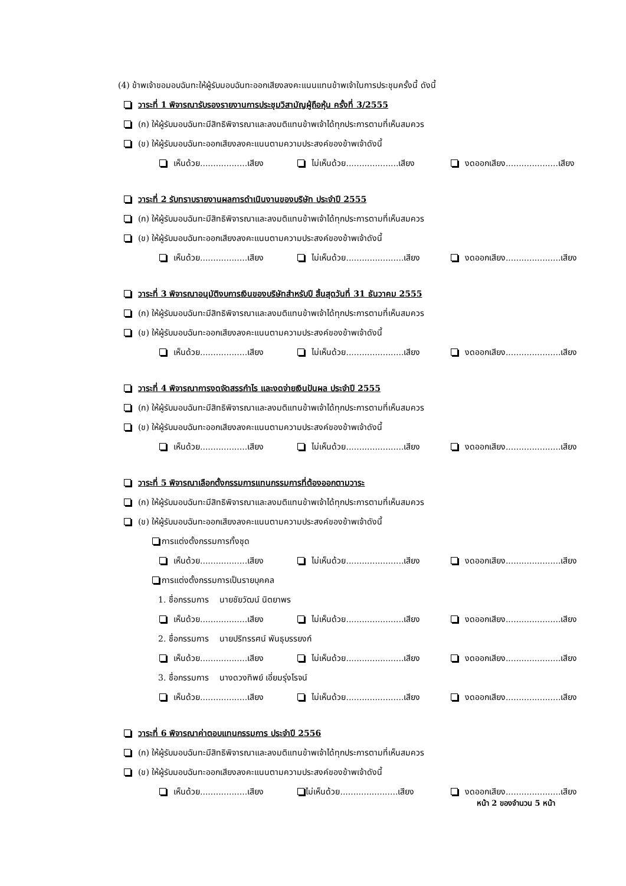(4) ข้าพเจ้าขอมอบฉันทะให้ผู้รับมอบฉันทะออกเสียงลงคะแนนแทนข้าพเจ้าในการประชุมครั้งนี้ ดังนี้
วาระที่ 1 พิจารณารับรองรายงานการประชุมวิสามัญผู้ถือหุ้น ครั้งที่ 3/2555
(ก) ให้ผู้รับมอบฉันทะมีสิทธิพิจารณาและลงมติแทนข้าพเจ้าได้ทุกประการตามที่เห็นสมควร
(ข) ให้ผู้รับมอบฉันทะออกเสียงลงคะแนนตามความประสงค์ของข้าพเจ้าดังนี้
เห็นด้วย..................เสียง ไม่เห็นด้วย....................เสียง งดออกเสียง....................เสียง
วาระที่ 2 รับทราบรายงานผลการดำเนินงานของบริษัท ประจำปี 2555
(ก) ให้ผู้รับมอบฉันทะมีสิทธิพิจารณาและลงมติแทนข้าพเจ้าได้ทุกประการตามที่เห็นสมควร
(ข) ให้ผู้รับมอบฉันทะออกเสียงลงคะแนนตามความประสงค์ของข้าพเจ้าดังนี้
เห็นด้วย..................เสียง ไม่เห็นด้วย......................เสียง งดออกเสียง.....................เสียง
วาระที่ 3 พิจารณาอนุมัติงบการเงินของบริษัทสำหรับปี สิ้นสุดวันที่ 31 ธันวาคม 2555
(ก) ให้ผู้รับมอบฉันทะมีสิทธิพิจารณาและลงมติแทนข้าพเจ้าได้ทุกประการตามที่เห็นสมควร
(ข) ให้ผู้รับมอบฉันทะออกเสียงลงคะแนนตามความประสงค์ของข้าพเจ้าดังนี้
เห็นด้วย..................เสียง ไม่เห็นด้วย......................เสียง งดออกเสียง.....................เสียง
วาระที่ 4 พิจารณาการงดจัดสรรกำไร และงดจ่ายเงินปันผล ประจำปี 2555
(ก) ให้ผู้รับมอบฉันทะมีสิทธิพิจารณาและลงมติแทนข้าพเจ้าได้ทุกประการตามที่เห็นสมควร
(ข) ให้ผู้รับมอบฉันทะออกเสียงลงคะแนนตามความประสงค์ของข้าพเจ้าดังนี้
เห็นด้วย..................เสียง ไม่เห็นด้วย......................เสียง งดออกเสียง.....................เสียง
วาระที่ 5 พิจารณาเลือกตั้งกรรมการแทนกรรมการที่ต้องออกตามวาระ
(ก) ให้ผู้รับมอบฉันทะมีสิทธิพิจารณาและลงมติแทนข้าพเจ้าได้ทุกประการตามที่เห็นสมควร
(ข) ให้ผู้รับมอบฉันทะออกเสียงลงคะแนนตามความประสงค์ของข้าพเจ้าดังนี้
การแต่งตั้งกรรมการทั้งชุด
เห็นด้วย..................เสียง ไม่เห็นด้วย......................เสียง งดออกเสียง.....................เสียง
การแต่งตั้งกรรมการเป็นรายบุคคล
1. ชื่อกรรมการ นายชัยวัฒน์ นิตยาพร
เห็นด้วย..................เสียง ไม่เห็นด้วย......................เสียง งดออกเสียง.....................เสียง
2. ชื่อกรรมการ นายปริทรรศน์ พันธุบรรยงก์
เห็นด้วย..................เสียง ไม่เห็นด้วย......................เสียง งดออกเสียง.....................เสียง
3. ชื่อกรรมการ นางดวงทิพย์ เอี่ยมรุ่งโรจน์
เห็นด้วย..................เสียง ไม่เห็นด้วย......................เสียง งดออกเสียง.....................เสียง
วาระที่ 6 พิจารณาค่าตอบแทนกรรมการ ประจำปี 2556
(ก) ให้ผู้รับมอบฉันทะมีสิทธิพิจารณาและลงมติแทนข้าพเจ้าได้ทุกประการตามที่เห็นสมควร
(ข) ให้ผู้รับมอบฉันทะออกเสียงลงคะแนนตามความประสงค์ของข้าพเจ้าดังนี้
เห็นด้วย..................เสียง ไม่เห็นด้วย......................เสียง งดออกเสียง.....................เสียง
หน้า 2 ของจำนวน 5 หน้า